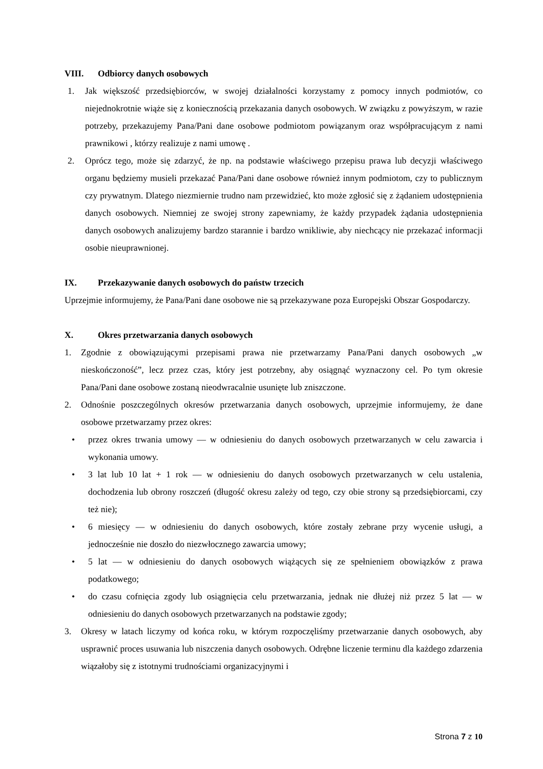VIII. Odbiorcy danych osobowych
1. Jak większość przedsiębiorców, w swojej działalności korzystamy z pomocy innych podmiotów, co niejednokrotnie wiąże się z koniecznością przekazania danych osobowych. W związku z powyższym, w razie potrzeby, przekazujemy Pana/Pani dane osobowe podmiotom powiązanym oraz współpracującym z nami prawnikowi , którzy realizuje z nami umowę .
2. Oprócz tego, może się zdarzyć, że np. na podstawie właściwego przepisu prawa lub decyzji właściwego organu będziemy musieli przekazać Pana/Pani dane osobowe również innym podmiotom, czy to publicznym czy prywatnym. Dlatego niezmiernie trudno nam przewidzieć, kto może zgłosić się z żądaniem udostępnienia danych osobowych. Niemniej ze swojej strony zapewniamy, że każdy przypadek żądania udostępnienia danych osobowych analizujemy bardzo starannie i bardzo wnikliwie, aby niechcący nie przekazać informacji osobie nieuprawnionej.
IX. Przekazywanie danych osobowych do państw trzecich
Uprzejmie informujemy, że Pana/Pani dane osobowe nie są przekazywane poza Europejski Obszar Gospodarczy.
X. Okres przetwarzania danych osobowych
1. Zgodnie z obowiązującymi przepisami prawa nie przetwarzamy Pana/Pani danych osobowych „w nieskończoność”, lecz przez czas, który jest potrzebny, aby osiągnąć wyznaczony cel. Po tym okresie Pana/Pani dane osobowe zostaną nieodwracalnie usunięte lub zniszczone.
2. Odnośnie poszczególnych okresów przetwarzania danych osobowych, uprzejmie informujemy, że dane osobowe przetwarzamy przez okres:
• przez okres trwania umowy — w odniesieniu do danych osobowych przetwarzanych w celu zawarcia i wykonania umowy.
• 3 lat lub 10 lat + 1 rok — w odniesieniu do danych osobowych przetwarzanych w celu ustalenia, dochodzenia lub obrony roszczeń (długość okresu zależy od tego, czy obie strony są przedsiębiorcami, czy też nie);
• 6 miesięcy — w odniesieniu do danych osobowych, które zostały zebrane przy wycenie usługi, a jednocześnie nie doszło do niezwłocznego zawarcia umowy;
• 5 lat — w odniesieniu do danych osobowych wiążących się ze spełnieniem obowiązków z prawa podatkowego;
• do czasu cofnięcia zgody lub osiągnięcia celu przetwarzania, jednak nie dłużej niż przez 5 lat — w odniesieniu do danych osobowych przetwarzanych na podstawie zgody;
3. Okresy w latach liczymy od końca roku, w którym rozpoczęliśmy przetwarzanie danych osobowych, aby usprawnić proces usuwania lub niszczenia danych osobowych. Odrębne liczenie terminu dla każdego zdarzenia wiązałoby się z istotnymi trudnościami organizacyjnymi i
Strona 7 z 10